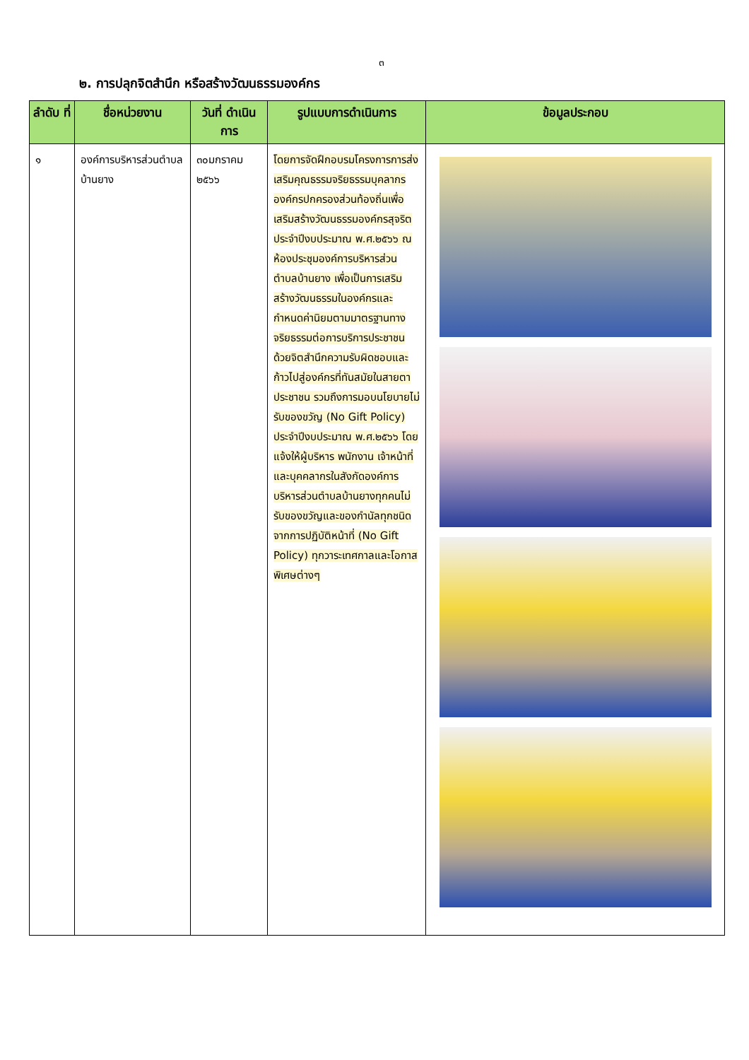๓
๒. การปลุกจิตสำนึก หรือสร้างวัฒนธรรมองค์กร
| ลำดับ ที่ | ชื่อหน่วยงาน | วันที่ ดำเนินการ | รูปแบบการดำเนินการ | ข้อมูลประกอบ |
| --- | --- | --- | --- | --- |
| ๑ | องค์การบริหารส่วนตำบลบ้านยาง | ๓๐มกราคม ๒๕๖๖ | โดยการจัดฝึกอบรมโครงการการส่งเสริมคุณธรรมจริยธรรมบุคลากรองค์กรปกครองส่วนท้องถิ่นเพื่อเสริมสร้างวัฒนธรรมองค์กรสุจริต ประจำปีงบประมาณ พ.ศ.๒๕๖๖ ณ ห้องประชุมองค์การบริหารส่วนตำบลบ้านยาง เพื่อเป็นการเสริมสร้างวัฒนธรรมในองค์กรและกำหนดค่านิยมตามมาตรฐานทางจริยธรรมต่อการบริการประชาชนด้วยจิตสำนึกความรับผิดชอบและก้าวไปสู่องค์กรที่ทันสมัยในสายตาประชาชน รวมถึงการมอบนโยบายไม่รับของขวัญ (No Gift Policy) ประจำปีงบประมาณ พ.ศ.๒๕๖๖ โดยแจ้งให้ผู้บริหาร พนักงาน เจ้าหน้าที่และบุคคลากรในสังกัดองค์การบริหารส่วนตำบลบ้านยางทุกคนไม่รับของขวัญและของกำนัลทุกชนิดจากการปฏิบัติหน้าที่ (No Gift Policy) ทุกวาระเทศกาลและโอกาสพิเศษต่างๆ | |